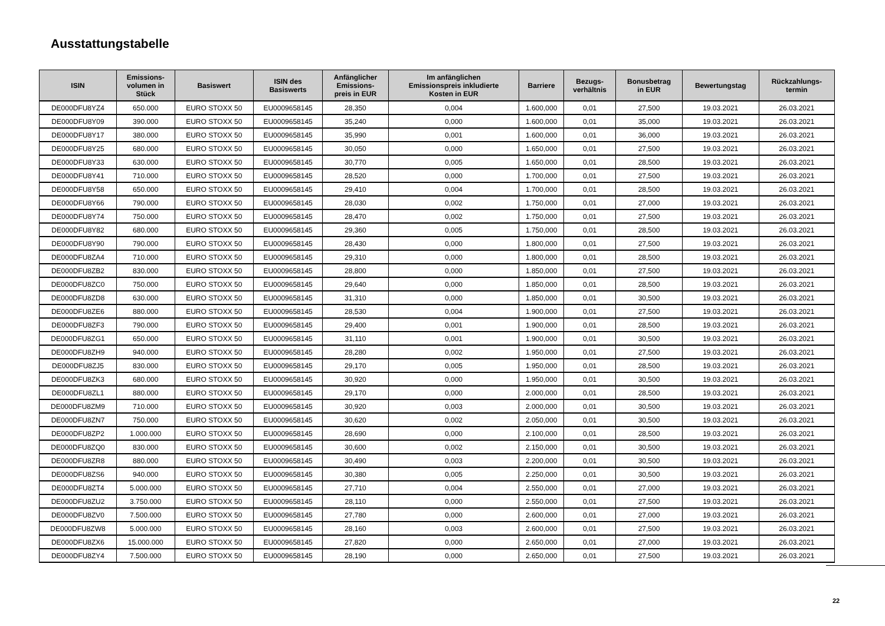Ausstattungstabelle
| ISIN | Emissions- volumen in Stück | Basiswert | ISIN des Basiswerts | Anfänglicher Emissions- preis in EUR | Im anfänglichen Emissionspreis inkludierte Kosten in EUR | Barriere | Bezugs- verhältnis | Bonusbetrag in EUR | Bewertungstag | Rückzahlungs- termin |
| --- | --- | --- | --- | --- | --- | --- | --- | --- | --- | --- |
| DE000DFU8YZ4 | 650.000 | EURO STOXX 50 | EU0009658145 | 28,350 | 0,004 | 1.600,000 | 0,01 | 27,500 | 19.03.2021 | 26.03.2021 |
| DE000DFU8Y09 | 390.000 | EURO STOXX 50 | EU0009658145 | 35,240 | 0,000 | 1.600,000 | 0,01 | 35,000 | 19.03.2021 | 26.03.2021 |
| DE000DFU8Y17 | 380.000 | EURO STOXX 50 | EU0009658145 | 35,990 | 0,001 | 1.600,000 | 0,01 | 36,000 | 19.03.2021 | 26.03.2021 |
| DE000DFU8Y25 | 680.000 | EURO STOXX 50 | EU0009658145 | 30,050 | 0,000 | 1.650,000 | 0,01 | 27,500 | 19.03.2021 | 26.03.2021 |
| DE000DFU8Y33 | 630.000 | EURO STOXX 50 | EU0009658145 | 30,770 | 0,005 | 1.650,000 | 0,01 | 28,500 | 19.03.2021 | 26.03.2021 |
| DE000DFU8Y41 | 710.000 | EURO STOXX 50 | EU0009658145 | 28,520 | 0,000 | 1.700,000 | 0,01 | 27,500 | 19.03.2021 | 26.03.2021 |
| DE000DFU8Y58 | 650.000 | EURO STOXX 50 | EU0009658145 | 29,410 | 0,004 | 1.700,000 | 0,01 | 28,500 | 19.03.2021 | 26.03.2021 |
| DE000DFU8Y66 | 790.000 | EURO STOXX 50 | EU0009658145 | 28,030 | 0,002 | 1.750,000 | 0,01 | 27,000 | 19.03.2021 | 26.03.2021 |
| DE000DFU8Y74 | 750.000 | EURO STOXX 50 | EU0009658145 | 28,470 | 0,002 | 1.750,000 | 0,01 | 27,500 | 19.03.2021 | 26.03.2021 |
| DE000DFU8Y82 | 680.000 | EURO STOXX 50 | EU0009658145 | 29,360 | 0,005 | 1.750,000 | 0,01 | 28,500 | 19.03.2021 | 26.03.2021 |
| DE000DFU8Y90 | 790.000 | EURO STOXX 50 | EU0009658145 | 28,430 | 0,000 | 1.800,000 | 0,01 | 27,500 | 19.03.2021 | 26.03.2021 |
| DE000DFU8ZA4 | 710.000 | EURO STOXX 50 | EU0009658145 | 29,310 | 0,000 | 1.800,000 | 0,01 | 28,500 | 19.03.2021 | 26.03.2021 |
| DE000DFU8ZB2 | 830.000 | EURO STOXX 50 | EU0009658145 | 28,800 | 0,000 | 1.850,000 | 0,01 | 27,500 | 19.03.2021 | 26.03.2021 |
| DE000DFU8ZC0 | 750.000 | EURO STOXX 50 | EU0009658145 | 29,640 | 0,000 | 1.850,000 | 0,01 | 28,500 | 19.03.2021 | 26.03.2021 |
| DE000DFU8ZD8 | 630.000 | EURO STOXX 50 | EU0009658145 | 31,310 | 0,000 | 1.850,000 | 0,01 | 30,500 | 19.03.2021 | 26.03.2021 |
| DE000DFU8ZE6 | 880.000 | EURO STOXX 50 | EU0009658145 | 28,530 | 0,004 | 1.900,000 | 0,01 | 27,500 | 19.03.2021 | 26.03.2021 |
| DE000DFU8ZF3 | 790.000 | EURO STOXX 50 | EU0009658145 | 29,400 | 0,001 | 1.900,000 | 0,01 | 28,500 | 19.03.2021 | 26.03.2021 |
| DE000DFU8ZG1 | 650.000 | EURO STOXX 50 | EU0009658145 | 31,110 | 0,001 | 1.900,000 | 0,01 | 30,500 | 19.03.2021 | 26.03.2021 |
| DE000DFU8ZH9 | 940.000 | EURO STOXX 50 | EU0009658145 | 28,280 | 0,002 | 1.950,000 | 0,01 | 27,500 | 19.03.2021 | 26.03.2021 |
| DE000DFU8ZJ5 | 830.000 | EURO STOXX 50 | EU0009658145 | 29,170 | 0,005 | 1.950,000 | 0,01 | 28,500 | 19.03.2021 | 26.03.2021 |
| DE000DFU8ZK3 | 680.000 | EURO STOXX 50 | EU0009658145 | 30,920 | 0,000 | 1.950,000 | 0,01 | 30,500 | 19.03.2021 | 26.03.2021 |
| DE000DFU8ZL1 | 880.000 | EURO STOXX 50 | EU0009658145 | 29,170 | 0,000 | 2.000,000 | 0,01 | 28,500 | 19.03.2021 | 26.03.2021 |
| DE000DFU8ZM9 | 710.000 | EURO STOXX 50 | EU0009658145 | 30,920 | 0,003 | 2.000,000 | 0,01 | 30,500 | 19.03.2021 | 26.03.2021 |
| DE000DFU8ZN7 | 750.000 | EURO STOXX 50 | EU0009658145 | 30,620 | 0,002 | 2.050,000 | 0,01 | 30,500 | 19.03.2021 | 26.03.2021 |
| DE000DFU8ZP2 | 1.000.000 | EURO STOXX 50 | EU0009658145 | 28,690 | 0,000 | 2.100,000 | 0,01 | 28,500 | 19.03.2021 | 26.03.2021 |
| DE000DFU8ZQ0 | 830.000 | EURO STOXX 50 | EU0009658145 | 30,600 | 0,002 | 2.150,000 | 0,01 | 30,500 | 19.03.2021 | 26.03.2021 |
| DE000DFU8ZR8 | 880.000 | EURO STOXX 50 | EU0009658145 | 30,490 | 0,003 | 2.200,000 | 0,01 | 30,500 | 19.03.2021 | 26.03.2021 |
| DE000DFU8ZS6 | 940.000 | EURO STOXX 50 | EU0009658145 | 30,380 | 0,005 | 2.250,000 | 0,01 | 30,500 | 19.03.2021 | 26.03.2021 |
| DE000DFU8ZT4 | 5.000.000 | EURO STOXX 50 | EU0009658145 | 27,710 | 0,004 | 2.550,000 | 0,01 | 27,000 | 19.03.2021 | 26.03.2021 |
| DE000DFU8ZU2 | 3.750.000 | EURO STOXX 50 | EU0009658145 | 28,110 | 0,000 | 2.550,000 | 0,01 | 27,500 | 19.03.2021 | 26.03.2021 |
| DE000DFU8ZV0 | 7.500.000 | EURO STOXX 50 | EU0009658145 | 27,780 | 0,000 | 2.600,000 | 0,01 | 27,000 | 19.03.2021 | 26.03.2021 |
| DE000DFU8ZW8 | 5.000.000 | EURO STOXX 50 | EU0009658145 | 28,160 | 0,003 | 2.600,000 | 0,01 | 27,500 | 19.03.2021 | 26.03.2021 |
| DE000DFU8ZX6 | 15.000.000 | EURO STOXX 50 | EU0009658145 | 27,820 | 0,000 | 2.650,000 | 0,01 | 27,000 | 19.03.2021 | 26.03.2021 |
| DE000DFU8ZY4 | 7.500.000 | EURO STOXX 50 | EU0009658145 | 28,190 | 0,000 | 2.650,000 | 0,01 | 27,500 | 19.03.2021 | 26.03.2021 |
22